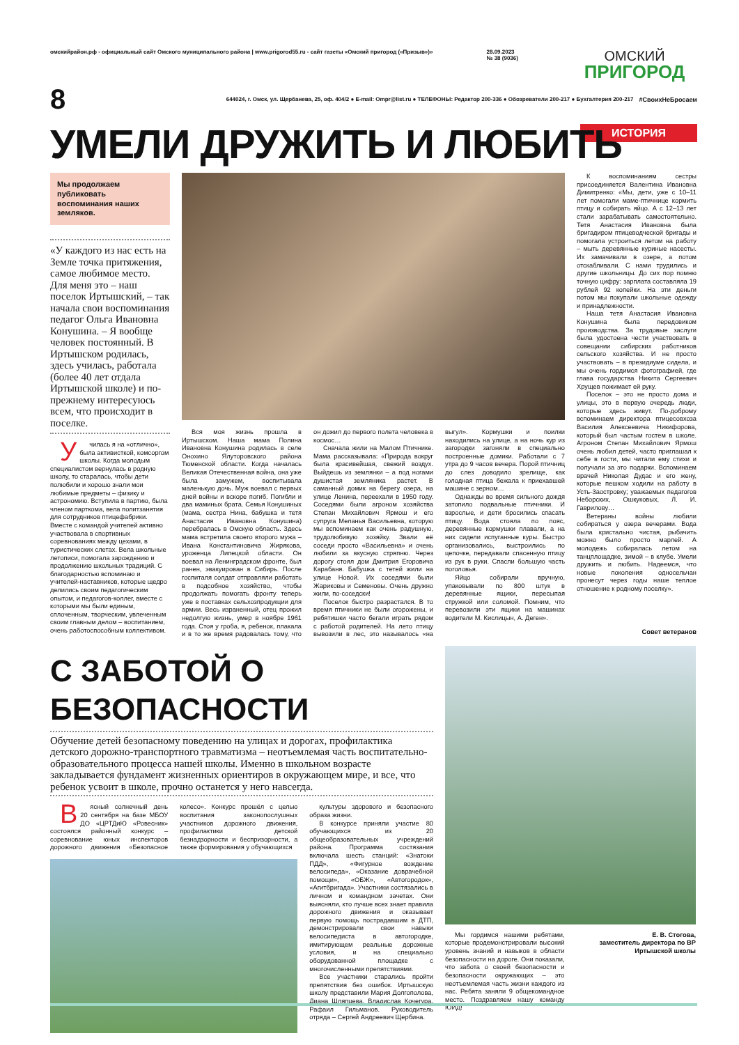омскийрайон.рф - официальный сайт Омского муниципального района | www.prigorod55.ru - сайт газеты «Омский пригород («Призыв»)» 28.09.2023
№ 38 (9036) ОМСКИЙ
ПРИГОРОД
8 644024, г. Омск, ул. Щербанева, 25, оф. 404/2 ● E-mail: Ompr@list.ru ● ТЕЛЕФОНЫ: Редактор 200-336 ● Обозреватели 200-217 ● Бухгалтерия 200-217 #СвоихНеБросаем
УМЕЛИ ДРУЖИТЬ И ЛЮБИТЬ
ИСТОРИЯ
Мы продолжаем публиковать воспоминания наших земляков.
«У каждого из нас есть на Земле точка притяжения, самое любимое место. Для меня это – наш поселок Иртышский, – так начала свои воспоминания педагог Ольга Ивановна Конушина. – Я вообще человек постоянный. В Иртышском родилась, здесь училась, работала (более 40 лет отдала Иртышской школе) и по-прежнему интересуюсь всем, что происходит в поселке.
Училась я на «отлично», была активисткой, комсоргом школы. Когда молодым специалистом вернулась в родную школу, то старалась, чтобы дети полюбили и хорошо знали мои любимые предметы – физику и астрономию. Вступила в партию, была членом парткома, вела политзанятия для сотрудников птицефабрики. Вместе с командой учителей активно участвовала в спортивных соревнованиях между цехами, в туристических слетах. Вела школьные летописи, помогала зарождению и продолжению школьных традиций. С благодарностью вспоминаю и учителей-наставников, которые щедро делились своим педагогическим опытом, и педагогов-коллег, вместе с которыми мы были единым, сплоченным, творческим, увлеченным своим главным делом – воспитанием, очень работоспособным коллективом.
Вся моя жизнь прошла в Иртышском. Наша мама Полина Ивановна Конушина родилась в селе Онохино Ялуторовского района Тюменской области. Когда началась Великая Отечественная война, она уже была замужем, воспитывала маленькую дочь. Муж воевал с первых дней войны и вскоре погиб. Погибли и два маминых брата. Семья Конушиных (мама, сестра Нина, бабушка и тетя Анастасия Ивановна Конушина) перебралась в Омскую область. Здесь мама встретила своего второго мужа – Ивана Константиновича Жирякова, уроженца Липецкой области. Он воевал на Ленинградском фронте, был ранен, эвакуирован в Сибирь. После госпиталя солдат отправляли работать в подсобное хозяйство, чтобы продолжать помогать фронту теперь уже в поставках сельхозпродукции для армии. Весь израненный, отец прожил недолгую жизнь, умер в ноябре 1961 года. Стоя у гроба, я, ребенок, плакала и в то же время радовалась тому, что он дожил до первого полета человека в космос…
Сначала жили на Малом Птичнике. Мама рассказывала: «Природа вокруг была красивейшая, свежий воздух. Выйдешь из землянки – а под ногами душистая земляника растет. В саманный домик на берегу озера, на улице Ленина, переехали в 1950 году. Соседями были агроном хозяйства Степан Михайлович Ярмош и его супруга Меланья Васильевна, которую мы вспоминаем как очень радушную, трудолюбивую хозяйку. Звали её соседи просто «Васильевна» и очень любили за вкусную стряпню. Через дорогу стоял дом Дмитрия Егоровича Карабаня. Бабушка с тетей жили на улице Новой. Их соседями были Жариковы и Семеновы. Очень дружно жили, по-соседски!
Поселок быстро разрастался. В то время птичники не были огорожены, и ребятишки часто бегали играть рядом с работой родителей. На лето птицу вывозили в лес, это называлось «на выгул». Кормушки и поилки находились на улице, а на ночь кур из загородки загоняли в специально построенные домики. Работали с 7 утра до 9 часов вечера. Порой птичниц до слез доводило зрелище, как голодная птица бежала к приехавшей машине с зерном…
Однажды во время сильного дождя затопило подвальные птичники. И взрослые, и дети бросились спасать птицу. Вода стояла по пояс, деревянные кормушки плавали, а на них сидели испуганные куры. Быстро организовались, выстроились по цепочке, передавали спасенную птицу из рук в руки. Спасли большую часть поголовья.
Яйцо собирали вручную, упаковывали по 800 штук в деревянные ящики, пересыпая стружкой или соломой. Помним, что перевозили эти ящики на машинах водители М. Кислицын, А. Деген».
К воспоминаниям сестры присоединяется Валентина Ивановна Димитренко: «Мы, дети, уже с 10–11 лет помогали маме-птичнице кормить птицу и собирать яйцо. А с 12–13 лет стали зарабатывать самостоятельно. Тетя Анастасия Ивановна была бригадиром птицеводческой бригады и помогала устроиться летом на работу – мыть деревянные куриные насесты. Их замачивали в озере, а потом отскабливали. С нами трудились и другие школьницы. До сих пор помню точную цифру: зарплата составляла 19 рублей 92 копейки. На эти деньги потом мы покупали школьные одежду и принадлежности.
Наша тетя Анастасия Ивановна Конушина была передовиком производства. За трудовые заслуги была удостоена чести участвовать в совещании сибирских работников сельского хозяйства. И не просто участвовать – в президиуме сидела, и мы очень гордимся фотографией, где глава государства Никита Сергеевич Хрущев пожимает ей руку.
Поселок – это не просто дома и улицы, это в первую очередь люди, которые здесь живут. По-доброму вспоминаем директора птицесовхоза Василия Алексеевича Никифорова, который был частым гостем в школе. Агроном Степан Михайлович Ярмош очень любил детей, часто приглашал к себе в гости, мы читали ему стихи и получали за это подарки. Вспоминаем врачей Николая Дудас и его жену, которые пешком ходили на работу в Усть-Заостровку; уважаемых педагогов Неборских, Ошкуковых, Л. И. Гаврилову…
Ветераны войны любили собираться у озера вечерами. Вода была кристально чистая, рыбачить можно было просто марлей. А молодежь собиралась летом на танцплощадке, зимой – в клубе. Умели дружить и любить. Надеемся, что новые поколения односельчан пронесут через годы наше теплое отношение к родному поселку».
Совет ветеранов
С ЗАБОТОЙ О БЕЗОПАСНОСТИ
Обучение детей безопасному поведению на улицах и дорогах, профилактика детского дорожно-транспортного травматизма – неотъемлемая часть воспитательно-образовательного процесса нашей школы. Именно в школьном возрасте закладывается фундамент жизненных ориентиров в окружающем мире, и все, что ребенок усвоит в школе, прочно останется у него навсегда.
Вясный солнечный день 20 сентября на базе МБОУ ДО «ЦРТДиЮ «Ровесник» состоялся районный конкурс – соревнование юных инспекторов дорожного движения «Безопасное колесо». Конкурс прошёл с целью воспитания законопослушных участников дорожного движения, профилактики детской безнадзорности и беспризорности, а также формирования у обучающихся
культуры здорового и безопасного образа жизни.
В конкурсе приняли участие 80 обучающихся из 20 общеобразовательных учреждений района. Программа состязания включала шесть станций: «Знатоки ПДД», «Фигурное вождение велосипеда», «Оказание доврачебной помощи», «ОБЖ», «Автогородок», «Агитбригада». Участники состязались в личном и командном зачетах. Они выясняли, кто лучше всех знает правила дорожного движения и оказывает первую помощь пострадавшим в ДТП, демонстрировали свои навыки велосипедиста в автогородке, имитирующем реальные дорожные условия, и на специально оборудованной площадке с многочисленными препятствиями.
Все участники старались пройти препятствия без ошибок. Иртышскую школу представили Мария Долгополова, Диана Шляпцева, Владислав Кочегура, Рафаил Гильманов. Руководитель отряда – Сергей Андреевич Щербина.
Мы гордимся нашими ребятами, которые продемонстрировали высокий уровень знаний и навыков в области безопасности на дороге. Они показали, что забота о своей безопасности и безопасности окружающих – это неотъемлемая часть жизни каждого из нас. Ребята заняли 9 общекомандное место. Поздравляем нашу команду ЮИД!
Е. В. Стогова,
заместитель директора по ВР
Иртышской школы